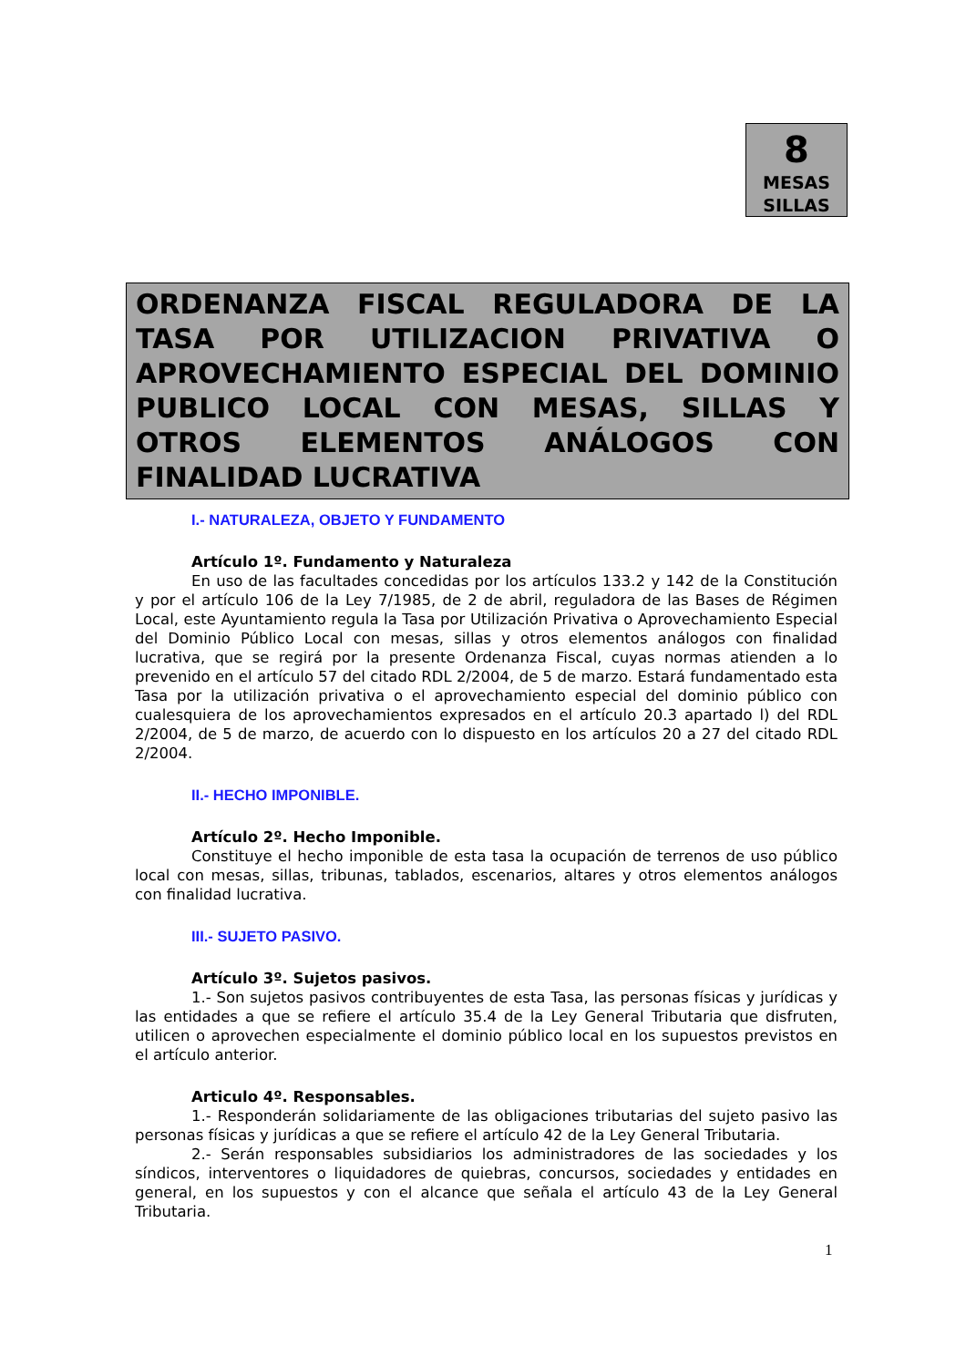8
MESAS
SILLAS
ORDENANZA FISCAL REGULADORA DE LA TASA POR UTILIZACION PRIVATIVA O APROVECHAMIENTO ESPECIAL DEL DOMINIO PUBLICO LOCAL CON MESAS, SILLAS Y OTROS ELEMENTOS ANÁLOGOS CON FINALIDAD LUCRATIVA
I.- NATURALEZA, OBJETO Y FUNDAMENTO
Artículo 1º. Fundamento y Naturaleza
En uso de las facultades concedidas por los artículos 133.2 y 142 de la Constitución y por el artículo 106 de la Ley 7/1985, de 2 de abril, reguladora de las Bases de Régimen Local, este Ayuntamiento regula la Tasa por Utilización Privativa o Aprovechamiento Especial del Dominio Público Local con mesas, sillas y otros elementos análogos con finalidad lucrativa, que se regirá por la presente Ordenanza Fiscal, cuyas normas atienden a lo prevenido en el artículo 57 del citado RDL 2/2004, de 5 de marzo. Estará fundamentado esta Tasa por la utilización privativa o el aprovechamiento especial del dominio público con cualesquiera de los aprovechamientos expresados en el artículo 20.3 apartado l) del RDL 2/2004, de 5 de marzo, de acuerdo con lo dispuesto en los artículos 20 a 27 del citado RDL 2/2004.
II.- HECHO IMPONIBLE.
Artículo 2º. Hecho Imponible.
Constituye el hecho imponible de esta tasa la ocupación de terrenos de uso público local con mesas, sillas, tribunas, tablados, escenarios, altares y otros elementos análogos con finalidad lucrativa.
III.- SUJETO PASIVO.
Artículo 3º. Sujetos pasivos.
1.- Son sujetos pasivos contribuyentes de esta Tasa, las personas físicas y jurídicas y las entidades a que se refiere el artículo 35.4 de la Ley General Tributaria que disfruten, utilicen o aprovechen especialmente el dominio público local en los supuestos previstos en el artículo anterior.
Articulo 4º. Responsables.
1.- Responderán solidariamente de las obligaciones tributarias del sujeto pasivo las personas físicas y jurídicas a que se refiere el artículo 42 de la Ley General Tributaria.
2.- Serán responsables subsidiarios los administradores de las sociedades y los síndicos, interventores o liquidadores de quiebras, concursos, sociedades y entidades en general, en los supuestos y con el alcance que señala el artículo 43 de la Ley General Tributaria.
1